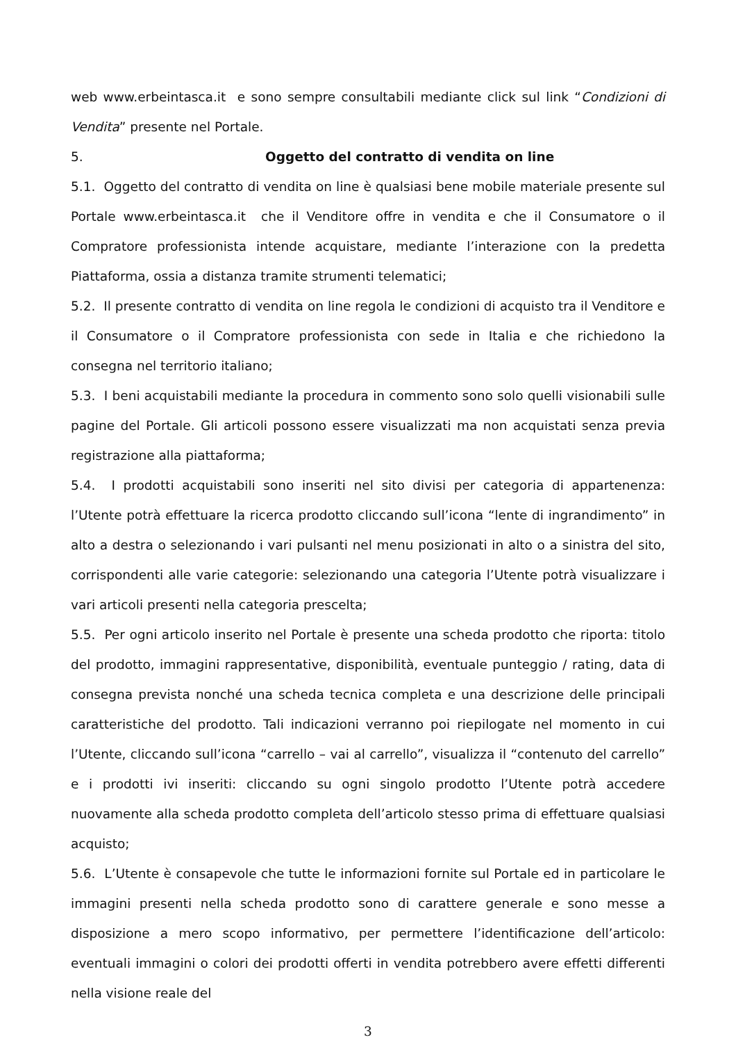web www.erbeintasca.it e sono sempre consultabili mediante click sul link “Condizioni di Vendita” presente nel Portale.
5. Oggetto del contratto di vendita on line
5.1. Oggetto del contratto di vendita on line è qualsiasi bene mobile materiale presente sul Portale www.erbeintasca.it che il Venditore offre in vendita e che il Consumatore o il Compratore professionista intende acquistare, mediante l’interazione con la predetta Piattaforma, ossia a distanza tramite strumenti telematici;
5.2. Il presente contratto di vendita on line regola le condizioni di acquisto tra il Venditore e il Consumatore o il Compratore professionista con sede in Italia e che richiedono la consegna nel territorio italiano;
5.3. I beni acquistabili mediante la procedura in commento sono solo quelli visionabili sulle pagine del Portale. Gli articoli possono essere visualizzati ma non acquistati senza previa registrazione alla piattaforma;
5.4. I prodotti acquistabili sono inseriti nel sito divisi per categoria di appartenenza: l’Utente potrà effettuare la ricerca prodotto cliccando sull’icona “lente di ingrandimento” in alto a destra o selezionando i vari pulsanti nel menu posizionati in alto o a sinistra del sito, corrispondenti alle varie categorie: selezionando una categoria l’Utente potrà visualizzare i vari articoli presenti nella categoria prescelta;
5.5. Per ogni articolo inserito nel Portale è presente una scheda prodotto che riporta: titolo del prodotto, immagini rappresentative, disponibilità, eventuale punteggio / rating, data di consegna prevista nonché una scheda tecnica completa e una descrizione delle principali caratteristiche del prodotto. Tali indicazioni verranno poi riepilogate nel momento in cui l’Utente, cliccando sull’icona “carrello – vai al carrello”, visualizza il “contenuto del carrello” e i prodotti ivi inseriti: cliccando su ogni singolo prodotto l’Utente potrà accedere nuovamente alla scheda prodotto completa dell’articolo stesso prima di effettuare qualsiasi acquisto;
5.6. L’Utente è consapevole che tutte le informazioni fornite sul Portale ed in particolare le immagini presenti nella scheda prodotto sono di carattere generale e sono messe a disposizione a mero scopo informativo, per permettere l’identificazione dell’articolo: eventuali immagini o colori dei prodotti offerti in vendita potrebbero avere effetti differenti nella visione reale del
3